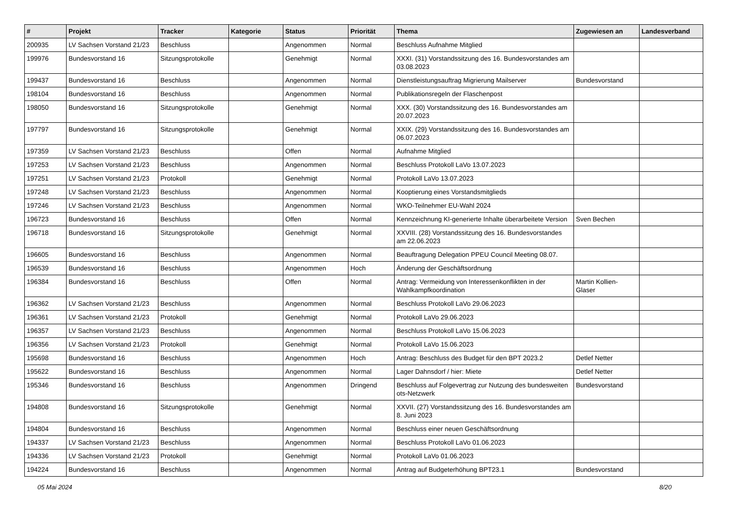| # | Projekt | Tracker | Kategorie | Status | Priorität | Thema | Zugewiesen an | Landesverband |
| --- | --- | --- | --- | --- | --- | --- | --- | --- |
| 200935 | LV Sachsen Vorstand 21/23 | Beschluss | | Angenommen | Normal | Beschluss Aufnahme Mitglied | | |
| 199976 | Bundesvorstand 16 | Sitzungsprotokolle | | Genehmigt | Normal | XXXI. (31) Vorstandssitzung des 16. Bundesvorstandes am 03.08.2023 | | |
| 199437 | Bundesvorstand 16 | Beschluss | | Angenommen | Normal | Dienstleistungsauftrag Migrierung Mailserver | Bundesvorstand | |
| 198104 | Bundesvorstand 16 | Beschluss | | Angenommen | Normal | Publikationsregeln der Flaschenpost | | |
| 198050 | Bundesvorstand 16 | Sitzungsprotokolle | | Genehmigt | Normal | XXX. (30) Vorstandssitzung des 16. Bundesvorstandes am 20.07.2023 | | |
| 197797 | Bundesvorstand 16 | Sitzungsprotokolle | | Genehmigt | Normal | XXIX. (29) Vorstandssitzung des 16. Bundesvorstandes am 06.07.2023 | | |
| 197359 | LV Sachsen Vorstand 21/23 | Beschluss | | Offen | Normal | Aufnahme Mitglied | | |
| 197253 | LV Sachsen Vorstand 21/23 | Beschluss | | Angenommen | Normal | Beschluss Protokoll LaVo 13.07.2023 | | |
| 197251 | LV Sachsen Vorstand 21/23 | Protokoll | | Genehmigt | Normal | Protokoll LaVo 13.07.2023 | | |
| 197248 | LV Sachsen Vorstand 21/23 | Beschluss | | Angenommen | Normal | Kooptierung eines Vorstandsmitglieds | | |
| 197246 | LV Sachsen Vorstand 21/23 | Beschluss | | Angenommen | Normal | WKO-Teilnehmer EU-Wahl 2024 | | |
| 196723 | Bundesvorstand 16 | Beschluss | | Offen | Normal | Kennzeichnung KI-generierte Inhalte überarbeitete Version | Sven Bechen | |
| 196718 | Bundesvorstand 16 | Sitzungsprotokolle | | Genehmigt | Normal | XXVIII. (28) Vorstandssitzung des 16. Bundesvorstandes am 22.06.2023 | | |
| 196605 | Bundesvorstand 16 | Beschluss | | Angenommen | Normal | Beauftragung Delegation PPEU Council Meeting 08.07. | | |
| 196539 | Bundesvorstand 16 | Beschluss | | Angenommen | Hoch | Änderung der Geschäftsordnung | | |
| 196384 | Bundesvorstand 16 | Beschluss | | Offen | Normal | Antrag: Vermeidung von Interessenkonflikten in der Wahlkampfkoordination | Martin Kollien-Glaser | |
| 196362 | LV Sachsen Vorstand 21/23 | Beschluss | | Angenommen | Normal | Beschluss Protokoll LaVo 29.06.2023 | | |
| 196361 | LV Sachsen Vorstand 21/23 | Protokoll | | Genehmigt | Normal | Protokoll LaVo 29.06.2023 | | |
| 196357 | LV Sachsen Vorstand 21/23 | Beschluss | | Angenommen | Normal | Beschluss Protokoll LaVo 15.06.2023 | | |
| 196356 | LV Sachsen Vorstand 21/23 | Protokoll | | Genehmigt | Normal | Protokoll LaVo 15.06.2023 | | |
| 195698 | Bundesvorstand 16 | Beschluss | | Angenommen | Hoch | Antrag: Beschluss des Budget für den BPT 2023.2 | Detlef Netter | |
| 195622 | Bundesvorstand 16 | Beschluss | | Angenommen | Normal | Lager Dahnsdorf / hier: Miete | Detlef Netter | |
| 195346 | Bundesvorstand 16 | Beschluss | | Angenommen | Dringend | Beschluss auf Folgevertrag zur Nutzung des bundesweiten ots-Netzwerk | Bundesvorstand | |
| 194808 | Bundesvorstand 16 | Sitzungsprotokolle | | Genehmigt | Normal | XXVII. (27) Vorstandssitzung des 16. Bundesvorstandes am 8. Juni 2023 | | |
| 194804 | Bundesvorstand 16 | Beschluss | | Angenommen | Normal | Beschluss einer neuen Geschäftsordnung | | |
| 194337 | LV Sachsen Vorstand 21/23 | Beschluss | | Angenommen | Normal | Beschluss Protokoll LaVo 01.06.2023 | | |
| 194336 | LV Sachsen Vorstand 21/23 | Protokoll | | Genehmigt | Normal | Protokoll LaVo 01.06.2023 | | |
| 194224 | Bundesvorstand 16 | Beschluss | | Angenommen | Normal | Antrag auf Budgeterhöhung BPT23.1 | Bundesvorstand | |
05 Mai 2024 8/20